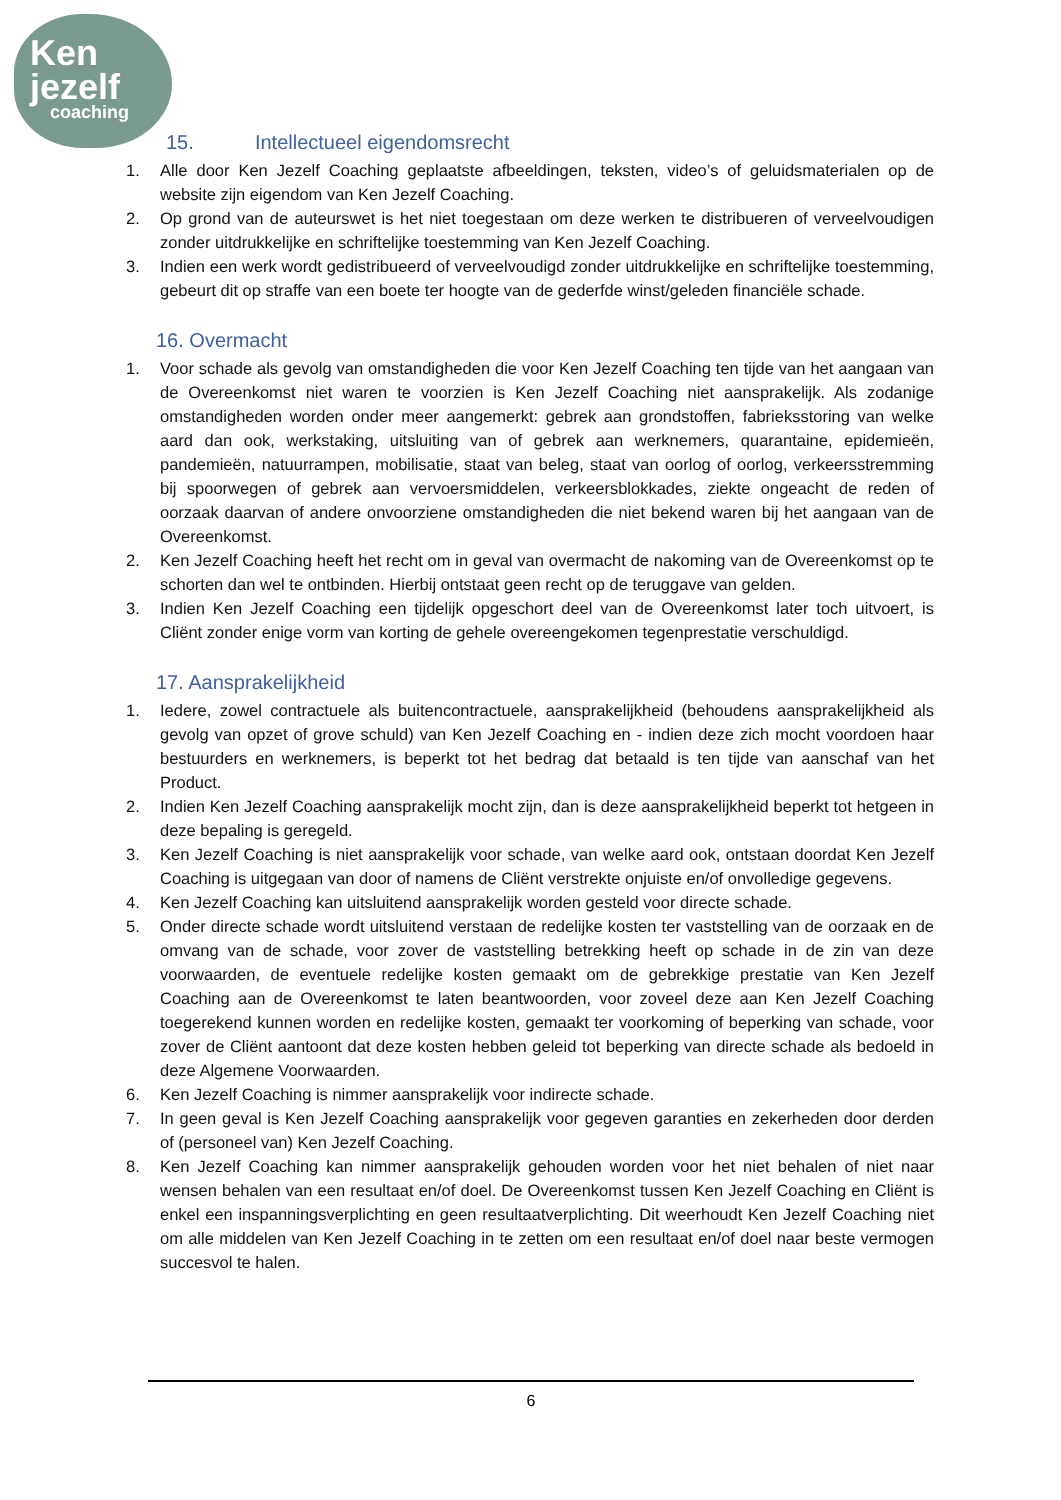Ken
jezelf
coaching
15. Intellectueel eigendomsrecht
1. Alle door Ken Jezelf Coaching geplaatste afbeeldingen, teksten, video’s of geluidsmaterialen op de website zijn eigendom van Ken Jezelf Coaching.
2. Op grond van de auteurswet is het niet toegestaan om deze werken te distribueren of verveelvoudigen zonder uitdrukkelijke en schriftelijke toestemming van Ken Jezelf Coaching.
3. Indien een werk wordt gedistribueerd of verveelvoudigd zonder uitdrukkelijke en schriftelijke toestemming, gebeurt dit op straffe van een boete ter hoogte van de gederfde winst/geleden financiële schade.
16. Overmacht
1. Voor schade als gevolg van omstandigheden die voor Ken Jezelf Coaching ten tijde van het aangaan van de Overeenkomst niet waren te voorzien is Ken Jezelf Coaching niet aansprakelijk. Als zodanige omstandigheden worden onder meer aangemerkt: gebrek aan grondstoffen, fabrieksstoring van welke aard dan ook, werkstaking, uitsluiting van of gebrek aan werknemers, quarantaine, epidemieën, pandemieën, natuurrampen, mobilisatie, staat van beleg, staat van oorlog of oorlog, verkeersstremming bij spoorwegen of gebrek aan vervoersmiddelen, verkeersblokkades, ziekte ongeacht de reden of oorzaak daarvan of andere onvoorziene omstandigheden die niet bekend waren bij het aangaan van de Overeenkomst.
2. Ken Jezelf Coaching heeft het recht om in geval van overmacht de nakoming van de Overeenkomst op te schorten dan wel te ontbinden. Hierbij ontstaat geen recht op de teruggave van gelden.
3. Indien Ken Jezelf Coaching een tijdelijk opgeschort deel van de Overeenkomst later toch uitvoert, is Cliënt zonder enige vorm van korting de gehele overeengekomen tegenprestatie verschuldigd.
17. Aansprakelijkheid
1. Iedere, zowel contractuele als buitencontractuele, aansprakelijkheid (behoudens aansprakelijkheid als gevolg van opzet of grove schuld) van Ken Jezelf Coaching en - indien deze zich mocht voordoen haar bestuurders en werknemers, is beperkt tot het bedrag dat betaald is ten tijde van aanschaf van het Product.
2. Indien Ken Jezelf Coaching aansprakelijk mocht zijn, dan is deze aansprakelijkheid beperkt tot hetgeen in deze bepaling is geregeld.
3. Ken Jezelf Coaching is niet aansprakelijk voor schade, van welke aard ook, ontstaan doordat Ken Jezelf Coaching is uitgegaan van door of namens de Cliënt verstrekte onjuiste en/of onvolledige gegevens.
4. Ken Jezelf Coaching kan uitsluitend aansprakelijk worden gesteld voor directe schade.
5. Onder directe schade wordt uitsluitend verstaan de redelijke kosten ter vaststelling van de oorzaak en de omvang van de schade, voor zover de vaststelling betrekking heeft op schade in de zin van deze voorwaarden, de eventuele redelijke kosten gemaakt om de gebrekkige prestatie van Ken Jezelf Coaching aan de Overeenkomst te laten beantwoorden, voor zoveel deze aan Ken Jezelf Coaching toegerekend kunnen worden en redelijke kosten, gemaakt ter voorkoming of beperking van schade, voor zover de Cliënt aantoont dat deze kosten hebben geleid tot beperking van directe schade als bedoeld in deze Algemene Voorwaarden.
6. Ken Jezelf Coaching is nimmer aansprakelijk voor indirecte schade.
7. In geen geval is Ken Jezelf Coaching aansprakelijk voor gegeven garanties en zekerheden door derden of (personeel van) Ken Jezelf Coaching.
8. Ken Jezelf Coaching kan nimmer aansprakelijk gehouden worden voor het niet behalen of niet naar wensen behalen van een resultaat en/of doel. De Overeenkomst tussen Ken Jezelf Coaching en Cliënt is enkel een inspanningsverplichting en geen resultaatverplichting. Dit weerhoudt Ken Jezelf Coaching niet om alle middelen van Ken Jezelf Coaching in te zetten om een resultaat en/of doel naar beste vermogen succesvol te halen.
6